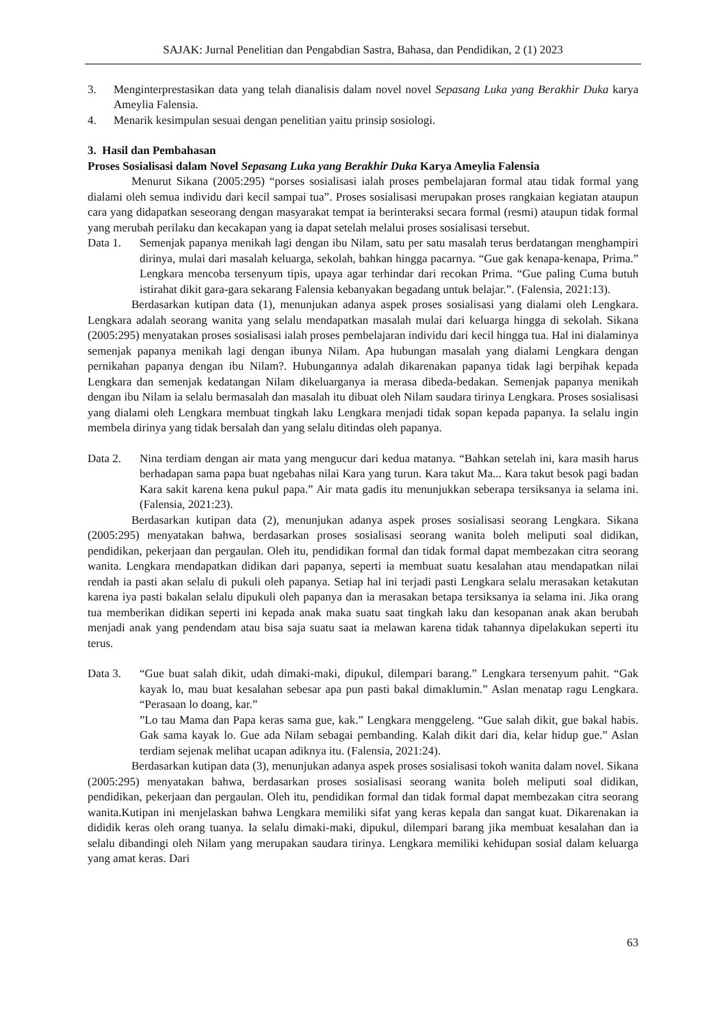SAJAK: Jurnal Penelitian dan Pengabdian Sastra, Bahasa, dan Pendidikan, 2 (1) 2023
3. Menginterprestasikan data yang telah dianalisis dalam novel novel Sepasang Luka yang Berakhir Duka karya Ameylia Falensia.
4. Menarik kesimpulan sesuai dengan penelitian yaitu prinsip sosiologi.
3. Hasil dan Pembahasan
Proses Sosialisasi dalam Novel Sepasang Luka yang Berakhir Duka Karya Ameylia Falensia
Menurut Sikana (2005:295) “porses sosialisasi ialah proses pembelajaran formal atau tidak formal yang dialami oleh semua individu dari kecil sampai tua”. Proses sosialisasi merupakan proses rangkaian kegiatan ataupun cara yang didapatkan seseorang dengan masyarakat tempat ia berinteraksi secara formal (resmi) ataupun tidak formal yang merubah perilaku dan kecakapan yang ia dapat setelah melalui proses sosialisasi tersebut.
Data 1. Semenjak papanya menikah lagi dengan ibu Nilam, satu per satu masalah terus berdatangan menghampiri dirinya, mulai dari masalah keluarga, sekolah, bahkan hingga pacarnya. “Gue gak kenapa-kenapa, Prima.” Lengkara mencoba tersenyum tipis, upaya agar terhindar dari recokan Prima. “Gue paling Cuma butuh istirahat dikit gara-gara sekarang Falensia kebanyakan begadang untuk belajar.”. (Falensia, 2021:13).
Berdasarkan kutipan data (1), menunjukan adanya aspek proses sosialisasi yang dialami oleh Lengkara. Lengkara adalah seorang wanita yang selalu mendapatkan masalah mulai dari keluarga hingga di sekolah. Sikana (2005:295) menyatakan proses sosialisasi ialah proses pembelajaran individu dari kecil hingga tua. Hal ini dialaminya semenjak papanya menikah lagi dengan ibunya Nilam. Apa hubungan masalah yang dialami Lengkara dengan pernikahan papanya dengan ibu Nilam?. Hubungannya adalah dikarenakan papanya tidak lagi berpihak kepada Lengkara dan semenjak kedatangan Nilam dikeluarganya ia merasa dibeda-bedakan. Semenjak papanya menikah dengan ibu Nilam ia selalu bermasalah dan masalah itu dibuat oleh Nilam saudara tirinya Lengkara. Proses sosialisasi yang dialami oleh Lengkara membuat tingkah laku Lengkara menjadi tidak sopan kepada papanya. Ia selalu ingin membela dirinya yang tidak bersalah dan yang selalu ditindas oleh papanya.
Data 2. Nina terdiam dengan air mata yang mengucur dari kedua matanya. “Bahkan setelah ini, kara masih harus berhadapan sama papa buat ngebahas nilai Kara yang turun. Kara takut Ma... Kara takut besok pagi badan Kara sakit karena kena pukul papa.” Air mata gadis itu menunjukkan seberapa tersiksanya ia selama ini. (Falensia, 2021:23).
Berdasarkan kutipan data (2), menunjukan adanya aspek proses sosialisasi seorang Lengkara. Sikana (2005:295) menyatakan bahwa, berdasarkan proses sosialisasi seorang wanita boleh meliputi soal didikan, pendidikan, pekerjaan dan pergaulan. Oleh itu, pendidikan formal dan tidak formal dapat membezakan citra seorang wanita. Lengkara mendapatkan didikan dari papanya, seperti ia membuat suatu kesalahan atau mendapatkan nilai rendah ia pasti akan selalu di pukuli oleh papanya. Setiap hal ini terjadi pasti Lengkara selalu merasakan ketakutan karena iya pasti bakalan selalu dipukuli oleh papanya dan ia merasakan betapa tersiksanya ia selama ini. Jika orang tua memberikan didikan seperti ini kepada anak maka suatu saat tingkah laku dan kesopanan anak akan berubah menjadi anak yang pendendam atau bisa saja suatu saat ia melawan karena tidak tahannya dipelakukan seperti itu terus.
Data 3. “Gue buat salah dikit, udah dimaki-maki, dipukul, dilempari barang.” Lengkara tersenyum pahit. “Gak kayak lo, mau buat kesalahan sebesar apa pun pasti bakal dimaklumin.” Aslan menatap ragu Lengkara. “Perasaan lo doang, kar.”
”Lo tau Mama dan Papa keras sama gue, kak.” Lengkara menggeleng. “Gue salah dikit, gue bakal habis. Gak sama kayak lo. Gue ada Nilam sebagai pembanding. Kalah dikit dari dia, kelar hidup gue.” Aslan terdiam sejenak melihat ucapan adiknya itu. (Falensia, 2021:24).
Berdasarkan kutipan data (3), menunjukan adanya aspek proses sosialisasi tokoh wanita dalam novel. Sikana (2005:295) menyatakan bahwa, berdasarkan proses sosialisasi seorang wanita boleh meliputi soal didikan, pendidikan, pekerjaan dan pergaulan. Oleh itu, pendidikan formal dan tidak formal dapat membezakan citra seorang wanita.Kutipan ini menjelaskan bahwa Lengkara memiliki sifat yang keras kepala dan sangat kuat. Dikarenakan ia dididik keras oleh orang tuanya. Ia selalu dimaki-maki, dipukul, dilempari barang jika membuat kesalahan dan ia selalu dibandingi oleh Nilam yang merupakan saudara tirinya. Lengkara memiliki kehidupan sosial dalam keluarga yang amat keras. Dari
63